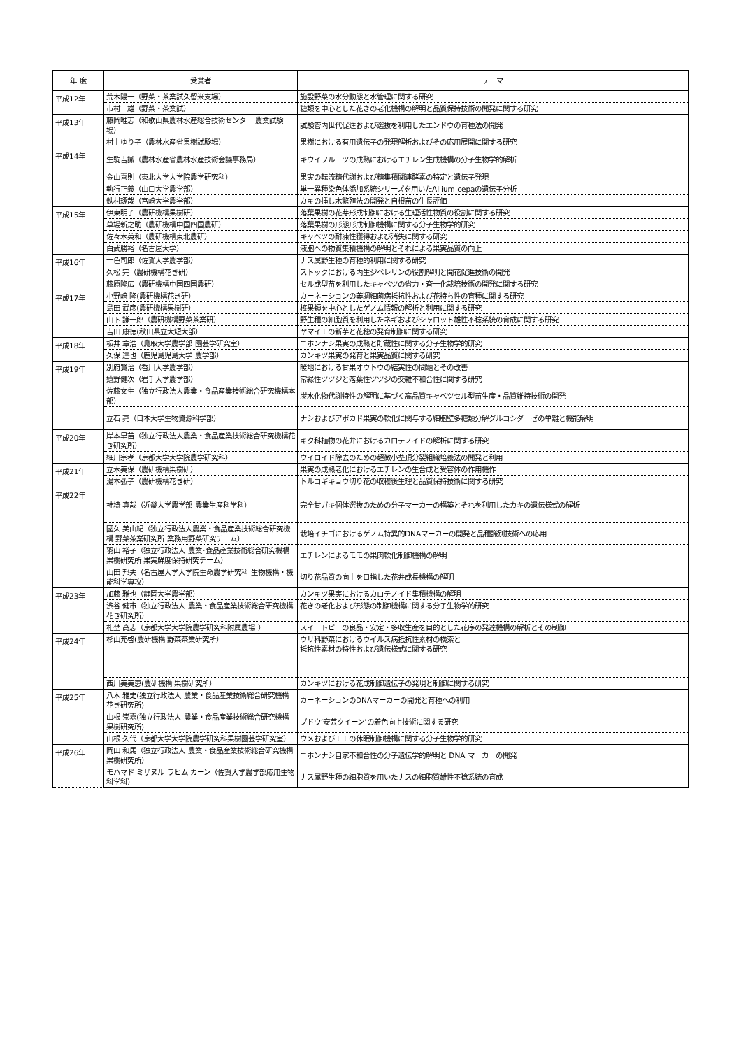| 年 度 | 受賞者 | テーマ |
| --- | --- | --- |
| 平成12年 | 荒木陽一（野菜・茶業試久留米支場） | 施設野菜の水分動態と水管理に関する研究 |
| | 市村一雄（野菜・茶業試） | 糖類を中心とした花きの老化機構の解明と品質保持技術の開発に関する研究 |
| 平成13年 | 藤岡唯志（和歌山県農林水産総合技術センター 農業試験場） | 試験管内世代促進および選抜を利用したエンドウの育種法の開発 |
| | 村上ゆり子（農林水産省果樹試験場） | 果樹における有用遺伝子の発現解析およびその応用展開に関する研究 |
| 平成14年 | 生駒吉識（農林水産省農林水産技術会議事務局） | キウイフルーツの成熟におけるエチレン生成機構の分子生物学的解析 |
| | 金山喜則（東北大学大学院農学研究科） | 果実の転流糖代謝および糖集積関連酵素の特定と遺伝子発現 |
| | 執行正義（山口大学農学部） | 単一異種染色体添加系統シリーズを用いたAllium cepaの遺伝子分析 |
| | 鉄村琢哉（宮崎大学農学部） | カキの挿し木繁殖法の開発と自根苗の生長評価 |
| 平成15年 | 伊東明子（農研機構果樹研） | 落葉果樹の花芽形成制御における生理活性物質の役割に関する研究 |
| | 草場新之助（農研機構中国四国農研） | 落葉果樹の形態形成制御機構に関する分子生物学的研究 |
| | 佐々木英和（農研機構東北農研） | キャベツの耐凍性獲得および消失に関する研究 |
| | 白武勝裕（名古屋大学） | 液胞への物質集積機構の解明とそれによる果実品質の向上 |
| 平成16年 | 一色司郎（佐賀大学農学部） | ナス属野生種の育種的利用に関する研究 |
| | 久松 完（農研機構花き研） | ストックにおける内生ジベレリンの役割解明と開花促進技術の開発 |
| | 藤原隆広（農研機構中国四国農研） | セル成型苗を利用したキャベツの省力・斉一化栽培技術の開発に関する研究 |
| 平成17年 | 小野崎 隆(農研機構花き研） | カーネーションの萎凋細菌病抵抗性および花持ち性の育種に関する研究 |
| | 島田 武彦(農研機構果樹研） | 核果類を中心としたゲノム情報の解析と利用に関する研究 |
| | 山下 謙一郎（農研機構野菜茶業研） | 野生種の細胞質を利用したネギおよびシャロット雄性不稔系統の育成に関する研究 |
| | 吉田 康徳(秋田県立大短大部） | ヤマイモの新芋と花穂の発育制御に関する研究 |
| 平成18年 | 板井 章浩（鳥取大学農学部 園芸学研究室） | ニホンナシ果実の成熟と貯蔵性に関する分子生物学的研究 |
| | 久保 達也（鹿児島児島大学 農学部） | カンキツ果実の発育と果実品質に関する研究 |
| 平成19年 | 別府賢治（香川大学農学部） | 暖地における甘果オウトウの結実性の問題とその改善 |
| | 嬉野健次（岩手大学農学部） | 常緑性ツツジと落葉性ツツジの交雑不和合性に関する研究 |
| | 佐藤文生（独立行政法人農業・食品産業技術総合研究機構本部） | 炭水化物代謝特性の解明に基づく高品質キャベツセル型苗生産・品質維持技術の開発 |
| | 立石 亮（日本大学生物資源科学部） | ナシおよびアボカド果実の軟化に関与する細胞壁多糖類分解グルコシダーゼの単離と機能解明 |
| 平成20年 | 岸本早苗（独立行政法人農業・食品産業技術総合研究機構花き研究所） | キク科植物の花弁におけるカロテノイドの解析に関する研究 |
| | 細川宗孝（京都大学大学院農学研究科） | ウイロイド除去のための超微小茎頂分裂組織培養法の開発と利用 |
| 平成21年 | 立木美保（農研機構果樹研） | 果実の成熟老化におけるエチレンの生合成と受容体の作用機作 |
| | 湯本弘子（農研機構花き研） | トルコギキョウ切り花の収穫後生理と品質保持技術に関する研究 |
| 平成22年 | 神埼 真哉（近畿大学農学部 農業生産科学科） | 完全甘ガキ個体選抜のための分子マーカーの構築とそれを利用したカキの遺伝様式の解析 |
| | 國久 美由紀（独立行政法人農業・食品産業技術総合研究機構 野菜茶業研究所 業務用野菜研究チーム） | 栽培イチゴにおけるゲノム特異的DNAマーカーの開発と品種識別技術への応用 |
| | 羽山 裕子（独立行政法人 農業･食品産業技術総合研究機構 果樹研究所 果実鮮度保持研究チーム） | エチレンによるモモの果肉軟化制御機構の解明 |
| | 山田 邦夫（名古屋大学大学院生命農学研究科 生物機構・機能科学専攻） | 切り花品質の向上を目指した花弁成長機構の解明 |
| 平成23年 | 加藤 雅也（静岡大学農学部） | カンキツ果実におけるカロテノイド集積機構の解明 |
| | 渋谷 健市（独立行政法人 農業・食品産業技術総合研究機構 花き研究所） | 花きの老化および形態の制御機構に関する分子生物学的研究 |
| | 札埜 高志（京都大学大学院農学研究科附属農場 ） | スイートピーの良品・安定・多収生産を目的とした花序の発達機構の解析とその制御 |
| 平成24年 | 杉山充啓(農研機構 野菜茶業研究所） | ウリ科野菜におけるウイルス病抵抗性素材の検索と 抵抗性素材の特性および遺伝様式に関する研究 |
| | 西川美美恵(農研機構 果樹研究所） | カンキツにおける花成制御遺伝子の発現と制御に関する研究 |
| 平成25年 | 八木 雅史(独立行政法人 農業・食品産業技術総合研究機構 花き研究所) | カーネーションのDNAマーカーの開発と育種への利用 |
| | 山根 崇嘉(独立行政法人 農業・食品産業技術総合研究機構 果樹研究所) | ブドウ‘安芸クイーン’の着色向上技術に関する研究 |
| | 山根 久代（京都大学大学院農学研究科果樹園芸学研究室） | ウメおよびモモの休眠制御機構に関する分子生物学的研究 |
| 平成26年 | 岡田 和馬（独立行政法人 農業・食品産業技術総合研究機構 果樹研究所） | ニホンナシ自家不和合性の分子遺伝学的解明と DNA マーカーの開発 |
| | モハマド ミザヌル ラヒム カーン（佐賀大学農学部応用生物科学科） | ナス属野生種の細胞質を用いたナスの細胞質雄性不稔系統の育成 |